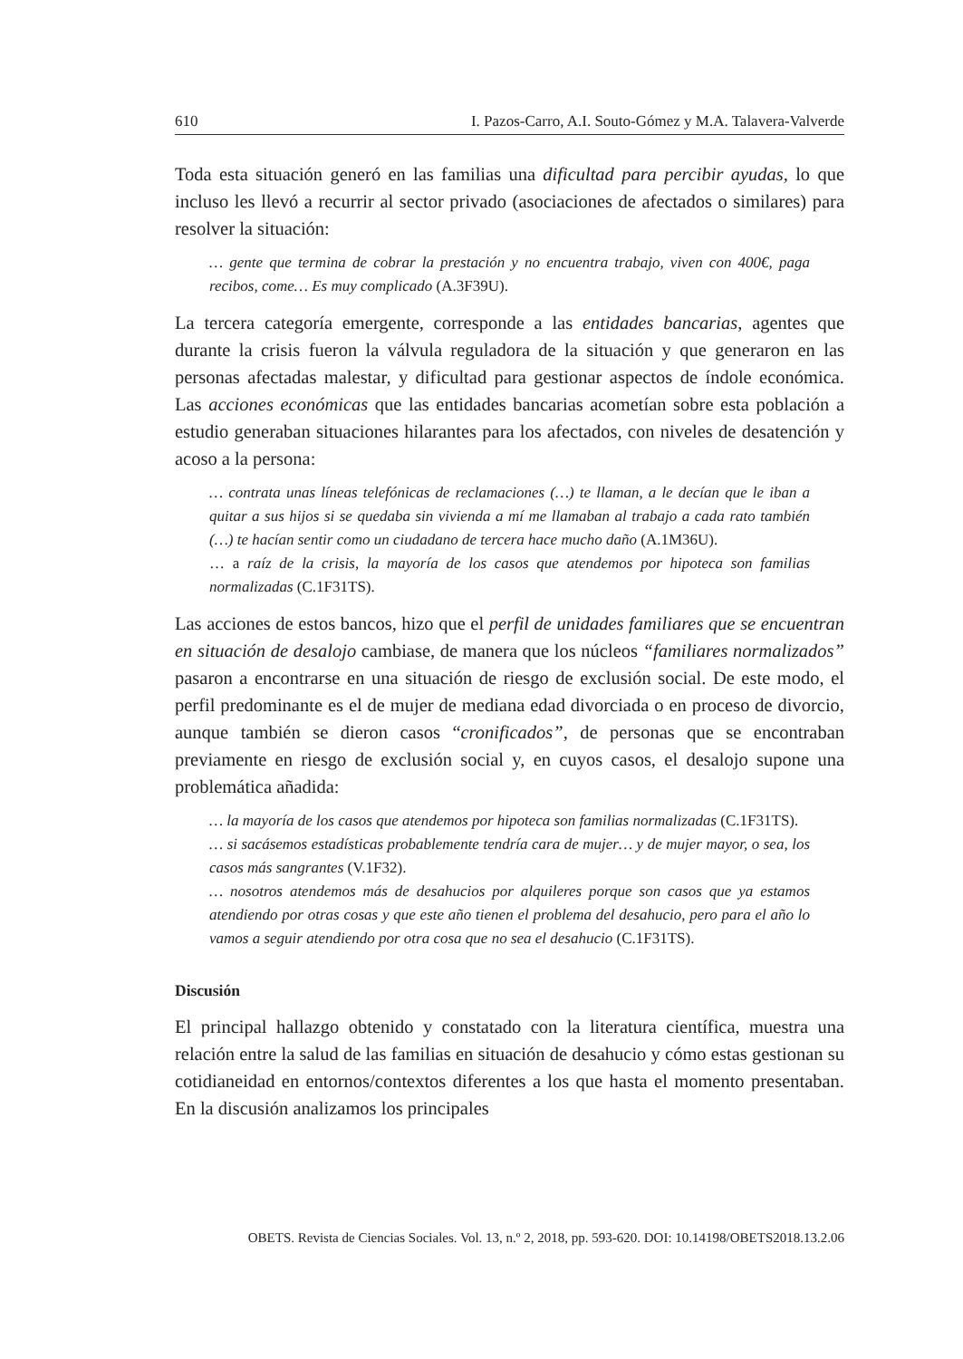610 I. Pazos-Carro, A.I. Souto-Gómez y M.A. Talavera-Valverde
Toda esta situación generó en las familias una dificultad para percibir ayudas, lo que incluso les llevó a recurrir al sector privado (asociaciones de afectados o similares) para resolver la situación:
… gente que termina de cobrar la prestación y no encuentra trabajo, viven con 400€, paga recibos, come… Es muy complicado (A.3F39U).
La tercera categoría emergente, corresponde a las entidades bancarias, agentes que durante la crisis fueron la válvula reguladora de la situación y que generaron en las personas afectadas malestar, y dificultad para gestionar aspectos de índole económica. Las acciones económicas que las entidades bancarias acometían sobre esta población a estudio generaban situaciones hilarantes para los afectados, con niveles de desatención y acoso a la persona:
… contrata unas líneas telefónicas de reclamaciones (…) te llaman, a le decían que le iban a quitar a sus hijos si se quedaba sin vivienda a mí me llamaban al trabajo a cada rato también (…) te hacían sentir como un ciudadano de tercera hace mucho daño (A.1M36U).
… a raíz de la crisis, la mayoría de los casos que atendemos por hipoteca son familias normalizadas (C.1F31TS).
Las acciones de estos bancos, hizo que el perfil de unidades familiares que se encuentran en situación de desalojo cambiase, de manera que los núcleos “familiares normalizados” pasaron a encontrarse en una situación de riesgo de exclusión social. De este modo, el perfil predominante es el de mujer de mediana edad divorciada o en proceso de divorcio, aunque también se dieron casos “cronificados”, de personas que se encontraban previamente en riesgo de exclusión social y, en cuyos casos, el desalojo supone una problemática añadida:
… la mayoría de los casos que atendemos por hipoteca son familias normalizadas (C.1F31TS).
… si sacásemos estadísticas probablemente tendría cara de mujer… y de mujer mayor, o sea, los casos más sangrantes (V.1F32).
… nosotros atendemos más de desahucios por alquileres porque son casos que ya estamos atendiendo por otras cosas y que este año tienen el problema del desahucio, pero para el año lo vamos a seguir atendiendo por otra cosa que no sea el desahucio (C.1F31TS).
Discusión
El principal hallazgo obtenido y constatado con la literatura científica, muestra una relación entre la salud de las familias en situación de desahucio y cómo estas gestionan su cotidianeidad en entornos/contextos diferentes a los que hasta el momento presentaban. En la discusión analizamos los principales
OBETS. Revista de Ciencias Sociales. Vol. 13, n.º 2, 2018, pp. 593-620. DOI: 10.14198/OBETS2018.13.2.06